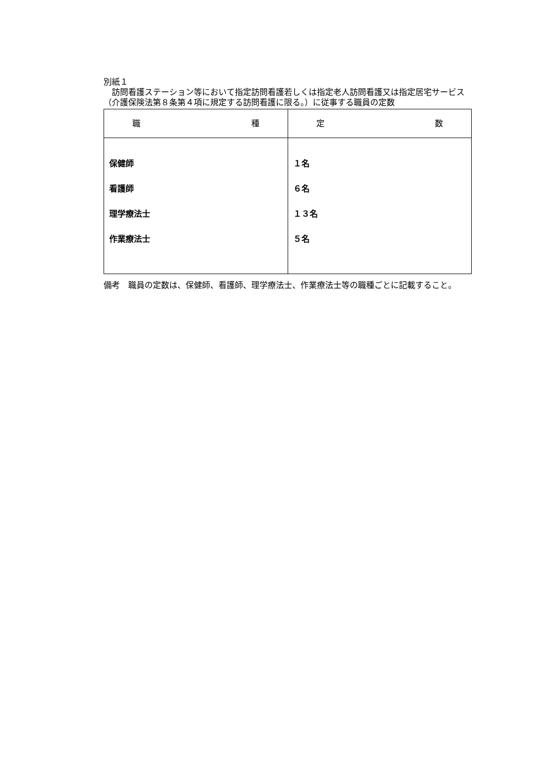別紙１
　訪問看護ステーション等において指定訪問看護若しくは指定老人訪問看護又は指定居宅サービス（介護保険法第８条第４項に規定する訪問看護に限る。）に従事する職員の定数
| 職 種 | 定 数 |
| --- | --- |
| 保健師 看護師 理学療法士 作業療法士 | １名 ６名 １３名 ５名 |
備考　職員の定数は、保健師、看護師、理学療法士、作業療法士等の職種ごとに記載すること。